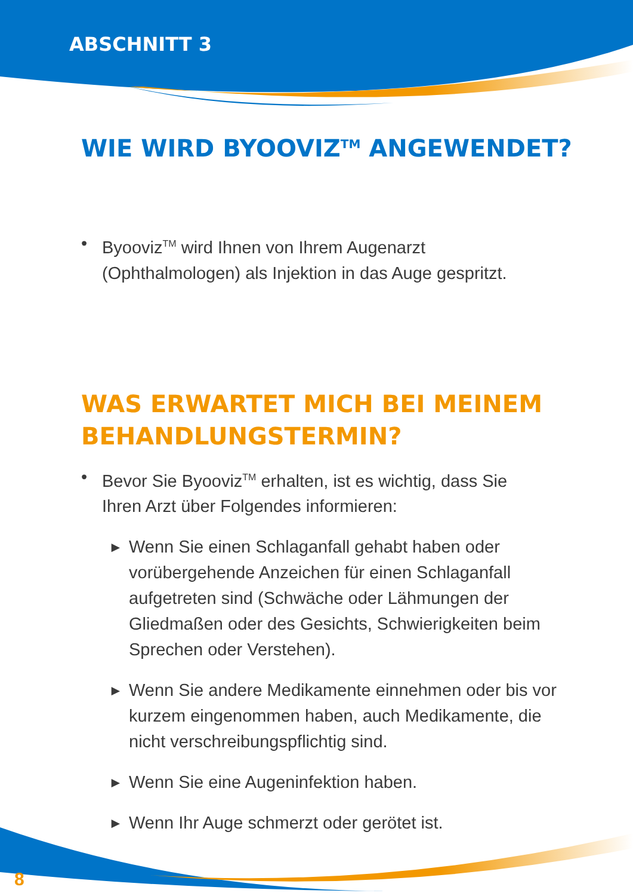ABSCHNITT 3
WIE WIRD BYOOVIZ<sup>TM</sup> ANGEWENDET?
• Byooviz<sup>TM</sup> wird Ihnen von Ihrem Augenarzt (Ophthalmologen) als Injektion in das Auge gespritzt.
WAS ERWARTET MICH BEI MEINEM BEHANDLUNGSTERMIN?
• Bevor Sie Byooviz<sup>TM</sup> erhalten, ist es wichtig, dass Sie Ihren Arzt über Folgendes informieren:
► Wenn Sie einen Schlaganfall gehabt haben oder vorübergehende Anzeichen für einen Schlaganfall aufgetreten sind (Schwäche oder Lähmungen der Gliedmaßen oder des Gesichts, Schwierigkeiten beim Sprechen oder Verstehen).
► Wenn Sie andere Medikamente einnehmen oder bis vor kurzem eingenommen haben, auch Medikamente, die nicht verschreibungspflichtig sind.
► Wenn Sie eine Augeninfektion haben.
► Wenn Ihr Auge schmerzt oder gerötet ist.
8